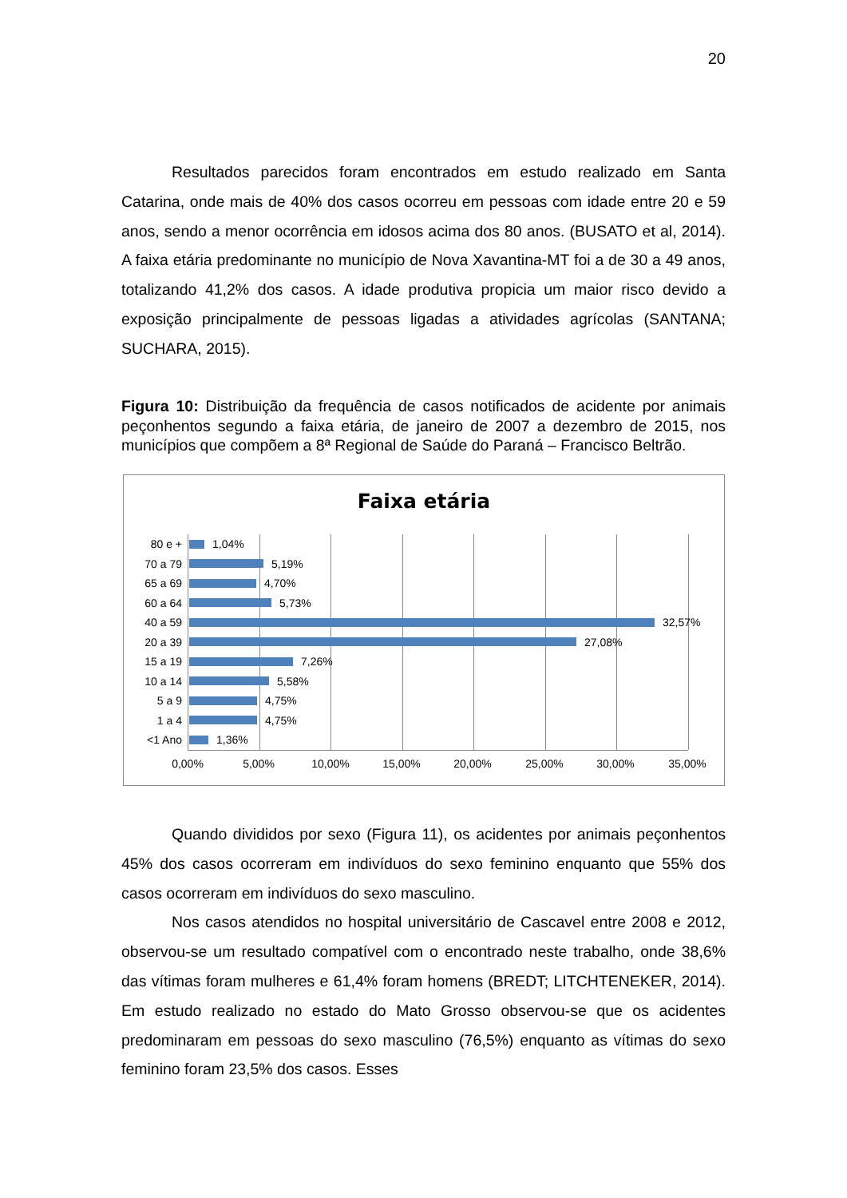20
Resultados parecidos foram encontrados em estudo realizado em Santa Catarina, onde mais de 40% dos casos ocorreu em pessoas com idade entre 20 e 59 anos, sendo a menor ocorrência em idosos acima dos 80 anos. (BUSATO et al, 2014). A faixa etária predominante no município de Nova Xavantina-MT foi a de 30 a 49 anos, totalizando 41,2% dos casos. A idade produtiva propicia um maior risco devido a exposição principalmente de pessoas ligadas a atividades agrícolas (SANTANA; SUCHARA, 2015).
Figura 10: Distribuição da frequência de casos notificados de acidente por animais peçonhentos segundo a faixa etária, de janeiro de 2007 a dezembro de 2015, nos municípios que compõem a 8ª Regional de Saúde do Paraná – Francisco Beltrão.
Faixa etária
80 e + 1,04%
70 a 79 5,19%
65 a 69 4,70%
60 a 64 5,73%
40 a 59 32,57%
20 a 39 27,08%
15 a 19 7,26%
10 a 14 5,58%
5 a 9 4,75%
1 a 4 4,75%
<1 Ano 1,36%
0,00% 5,00% 10,00% 15,00% 20,00% 25,00% 30,00% 35,00%
Quando divididos por sexo (Figura 11), os acidentes por animais peçonhentos 45% dos casos ocorreram em indivíduos do sexo feminino enquanto que 55% dos casos ocorreram em indivíduos do sexo masculino.
Nos casos atendidos no hospital universitário de Cascavel entre 2008 e 2012, observou-se um resultado compatível com o encontrado neste trabalho, onde 38,6% das vítimas foram mulheres e 61,4% foram homens (BREDT; LITCHTENEKER, 2014). Em estudo realizado no estado do Mato Grosso observou-se que os acidentes predominaram em pessoas do sexo masculino (76,5%) enquanto as vítimas do sexo feminino foram 23,5% dos casos. Esses